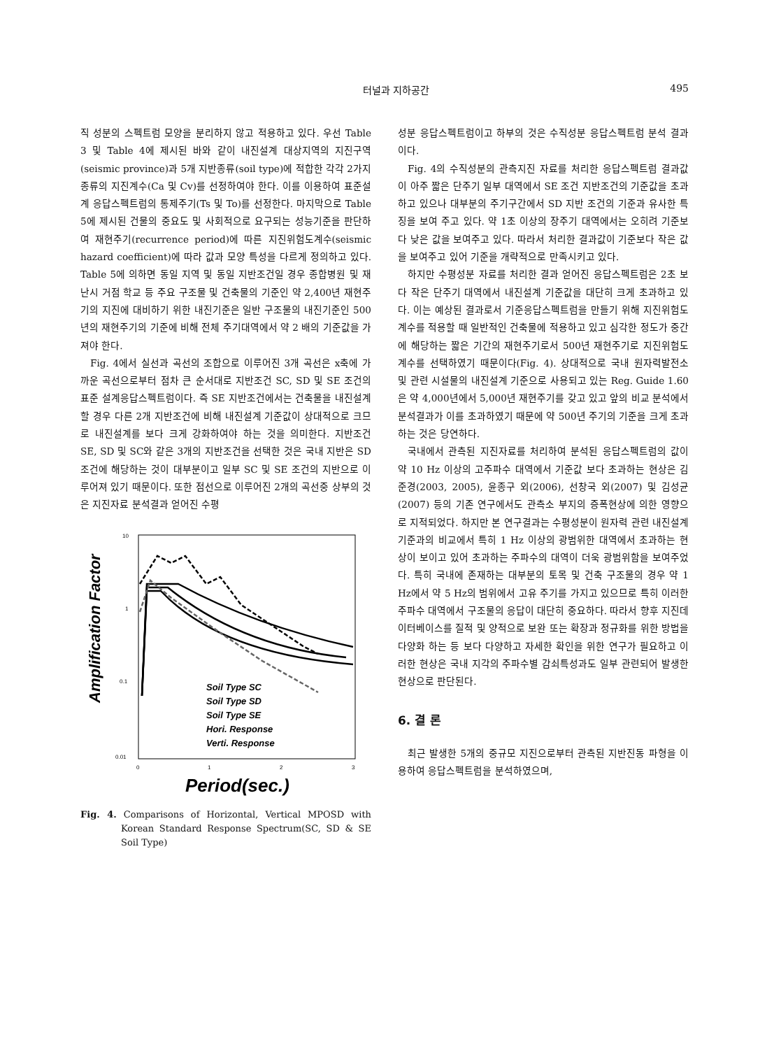터널과 지하공간 495
직 성분의 스펙트럼 모양을 분리하지 않고 적용하고 있다. 우선 Table 3 및 Table 4에 제시된 바와 같이 내진설계 대상지역의 지진구역(seismic province)과 5개 지반종류(soil type)에 적합한 각각 2가지 종류의 지진계수(Ca 및 Cv)를 선정하여야 한다. 이를 이용하여 표준설계 응답스펙트럼의 통제주기(Ts 및 To)를 선정한다. 마지막으로 Table 5에 제시된 건물의 중요도 및 사회적으로 요구되는 성능기준을 판단하여 재현주기(recurrence period)에 따른 지진위험도계수(seismic hazard coefficient)에 따라 값과 모양 특성을 다르게 정의하고 있다. Table 5에 의하면 동일 지역 및 동일 지반조건일 경우 종합병원 및 재난시 거점 학교 등 주요 구조물 및 건축물의 기준인 약 2,400년 재현주기의 지진에 대비하기 위한 내진기준은 일반 구조물의 내진기준인 500년의 재현주기의 기준에 비해 전체 주기대역에서 약 2 배의 기준값을 가져야 한다.
Fig. 4에서 실선과 곡선의 조합으로 이루어진 3개 곡선은 x축에 가까운 곡선으로부터 점차 큰 순서대로 지반조건 SC, SD 및 SE 조건의 표준 설계응답스펙트럼이다. 즉 SE 지반조건에서는 건축물을 내진설계 할 경우 다른 2개 지반조건에 비해 내진설계 기준값이 상대적으로 크므로 내진설계를 보다 크게 강화하여야 하는 것을 의미한다. 지반조건 SE, SD 및 SC와 같은 3개의 지반조건을 선택한 것은 국내 지반은 SD조건에 해당하는 것이 대부분이고 일부 SC 및 SE 조건의 지반으로 이루어져 있기 때문이다. 또한 점선으로 이루어진 2개의 곡선중 상부의 것은 지진자료 분석결과 얻어진 수평
10
1
0.1
0.01
0
1
2
3
Amplification Factor
Period(sec.)
Soil Type SC
Soil Type SD
Soil Type SE
Hori. Response
Verti. Response
Fig. 4. Comparisons of Horizontal, Vertical MPOSD with Korean Standard Response Spectrum(SC, SD & SE Soil Type)
성분 응답스펙트럼이고 하부의 것은 수직성분 응답스펙트럼 분석 결과이다.
Fig. 4의 수직성분의 관측지진 자료를 처리한 응답스펙트럼 결과값이 아주 짧은 단주기 일부 대역에서 SE 조건 지반조건의 기준값을 초과하고 있으나 대부분의 주기구간에서 SD 지반 조건의 기준과 유사한 특징을 보여 주고 있다. 약 1초 이상의 장주기 대역에서는 오히려 기준보다 낮은 값을 보여주고 있다. 따라서 처리한 결과값이 기준보다 작은 값을 보여주고 있어 기준을 개략적으로 만족시키고 있다.
하지만 수평성분 자료를 처리한 결과 얻어진 응답스펙트럼은 2초 보다 작은 단주기 대역에서 내진설계 기준값을 대단히 크게 초과하고 있다. 이는 예상된 결과로서 기준응답스펙트럼을 만들기 위해 지진위험도 계수를 적용할 때 일반적인 건축물에 적용하고 있고 심각한 정도가 중간에 해당하는 짧은 기간의 재현주기로서 500년 재현주기로 지진위험도 계수를 선택하였기 때문이다(Fig. 4). 상대적으로 국내 원자력발전소 및 관련 시설물의 내진설계 기준으로 사용되고 있는 Reg. Guide 1.60은 약 4,000년에서 5,000년 재현주기를 갖고 있고 앞의 비교 분석에서 분석결과가 이를 초과하였기 때문에 약 500년 주기의 기준을 크게 초과하는 것은 당연하다.
국내에서 관측된 지진자료를 처리하여 분석된 응답스펙트럼의 값이 약 10 Hz 이상의 고주파수 대역에서 기준값 보다 초과하는 현상은 김준경(2003, 2005), 윤종구 외(2006), 선창국 외(2007) 및 김성균(2007) 등의 기존 연구에서도 관측소 부지의 증폭현상에 의한 영향으로 지적되었다. 하지만 본 연구결과는 수평성분이 원자력 관련 내진설계기준과의 비교에서 특히 1 Hz 이상의 광범위한 대역에서 초과하는 현상이 보이고 있어 초과하는 주파수의 대역이 더욱 광범위함을 보여주었다. 특히 국내에 존재하는 대부분의 토목 및 건축 구조물의 경우 약 1 Hz에서 약 5 Hz의 범위에서 고유 주기를 가지고 있으므로 특히 이러한 주파수 대역에서 구조물의 응답이 대단히 중요하다. 따라서 향후 지진데이터베이스를 질적 및 양적으로 보완 또는 확장과 정규화를 위한 방법을 다양화 하는 등 보다 다양하고 자세한 확인을 위한 연구가 필요하고 이러한 현상은 국내 지각의 주파수별 감쇠특성과도 일부 관련되어 발생한 현상으로 판단된다.
6. 결 론
최근 발생한 5개의 중규모 지진으로부터 관측된 지반진동 파형을 이용하여 응답스펙트럼을 분석하였으며,